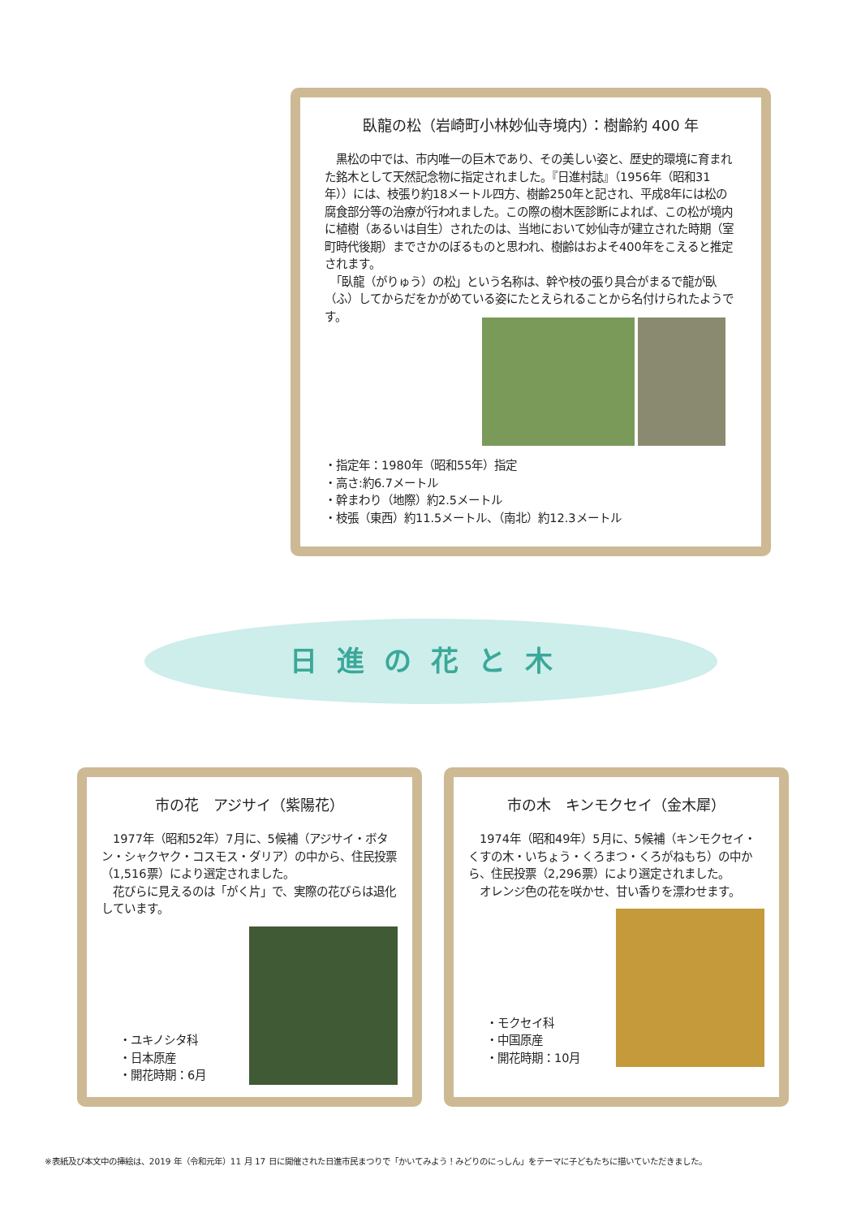臥龍の松（岩崎町小林妙仙寺境内）：樹齢約 400 年
　黒松の中では、市内唯一の巨木であり、その美しい姿と、歴史的環境に育まれた銘木として天然記念物に指定されました。『日進村誌』（1956年（昭和31年））には、枝張り約18メートル四方、樹齢250年と記され、平成8年には松の腐食部分等の治療が行われました。この際の樹木医診断によれば、この松が境内に植樹（あるいは自生）されたのは、当地において妙仙寺が建立された時期（室町時代後期）までさかのぼるものと思われ、樹齢はおよそ400年をこえると推定されます。
　「臥龍（がりゅう）の松」という名称は、幹や枝の張り具合がまるで龍が臥（ふ）してからだをかがめている姿にたとえられることから名付けられたようです。
・指定年：1980年（昭和55年）指定
・高さ:約6.7メートル
・幹まわり（地際）約2.5メートル
・枝張（東西）約11.5メートル、（南北）約12.3メートル
日進の花と木
市の花　アジサイ（紫陽花）
　1977年（昭和52年）7月に、5候補（アジサイ・ボタン・シャクヤク・コスモス・ダリア）の中から、住民投票（1,516票）により選定されました。
　花びらに見えるのは「がく片」で、実際の花びらは退化しています。
・ユキノシタ科
・日本原産
・開花時期：6月
市の木　キンモクセイ（金木犀）
　1974年（昭和49年）5月に、5候補（キンモクセイ・くすの木・いちょう・くろまつ・くろがねもち）の中から、住民投票（2,296票）により選定されました。
　オレンジ色の花を咲かせ、甘い香りを漂わせます。
・モクセイ科
・中国原産
・開花時期：10月
※表紙及び本文中の挿絵は、2019 年（令和元年）11 月 17 日に開催された日進市民まつりで「かいてみよう！みどりのにっしん」をテーマに子どもたちに描いていただきました。